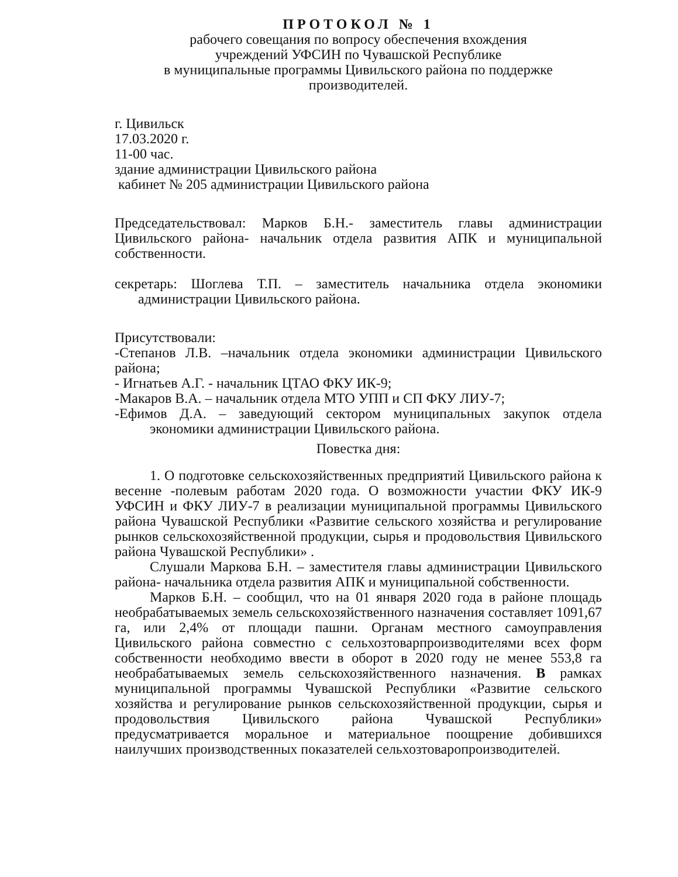ПРОТОКОЛ № 1
рабочего совещания по вопросу обеспечения вхождения
учреждений УФСИН по Чувашской Республике
в муниципальные программы Цивильского района по поддержке
производителей.
г. Цивильск
17.03.2020 г.
11-00 час.
здание администрации Цивильского района
кабинет № 205 администрации Цивильского района
Председательствовал: Марков Б.Н.- заместитель главы администрации Цивильского района- начальник отдела развития АПК и муниципальной собственности.
секретарь: Шоглева Т.П. – заместитель начальника отдела экономики администрации Цивильского района.
Присутствовали:
-Степанов Л.В. –начальник отдела экономики администрации Цивильского района;
- Игнатьев А.Г. - начальник ЦТАО ФКУ ИК-9;
-Макаров В.А. – начальник отдела МТО УПП и СП ФКУ ЛИУ-7;
-Ефимов Д.А. – заведующий сектором муниципальных закупок отдела экономики администрации Цивильского района.
Повестка дня:
1. О подготовке сельскохозяйственных предприятий Цивильского района к весенне -полевым работам 2020 года. О возможности участии ФКУ ИК-9 УФСИН и ФКУ ЛИУ-7 в реализации муниципальной программы Цивильского района Чувашской Республики «Развитие сельского хозяйства и регулирование рынков сельскохозяйственной продукции, сырья и продовольствия Цивильского района Чувашской Республики» .
Слушали Маркова Б.Н. – заместителя главы администрации Цивильского района- начальника отдела развития АПК и муниципальной собственности.
Марков Б.Н. – сообщил, что на 01 января 2020 года в районе площадь необрабатываемых земель сельскохозяйственного назначения составляет 1091,67 га, или 2,4% от площади пашни. Органам местного самоуправления Цивильского района совместно с сельхозтоварпроизводителями всех форм собственности необходимо ввести в оборот в 2020 году не менее 553,8 га необрабатываемых земель сельскохозяйственного назначения. В рамках муниципальной программы Чувашской Республики «Развитие сельского хозяйства и регулирование рынков сельскохозяйственной продукции, сырья и продовольствия Цивильского района Чувашской Республики» предусматривается моральное и материальное поощрение добившихся наилучших производственных показателей сельхозтоваропроизводителей.